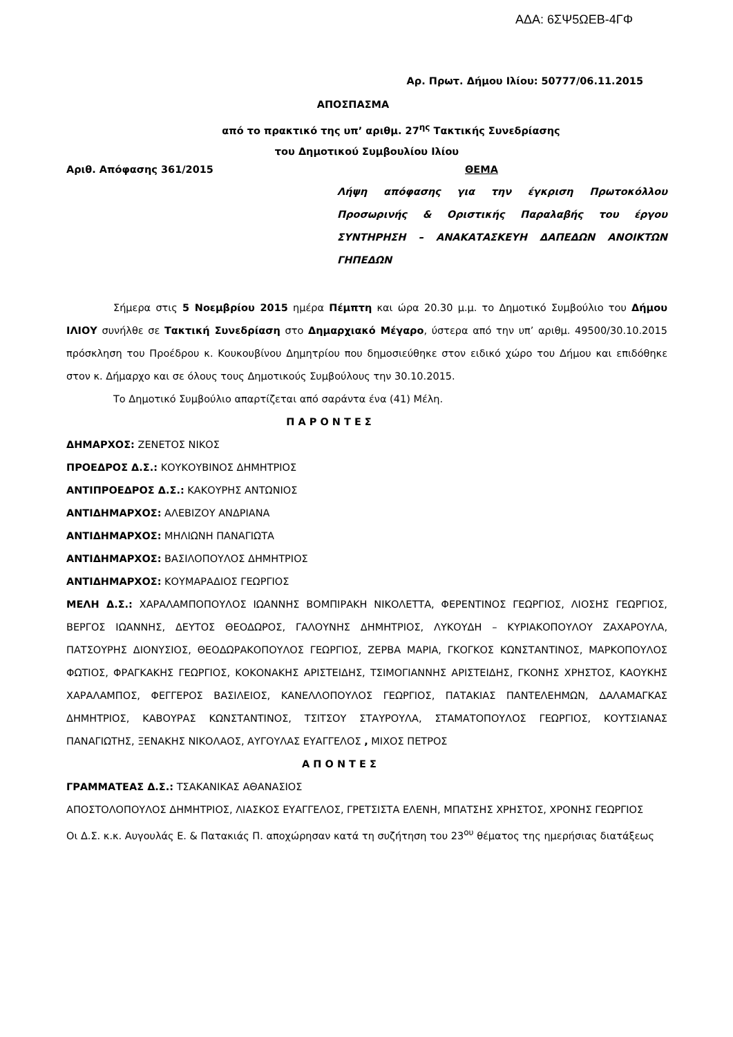ΑΔΑ: 6ΣΨ5ΩΕΒ-4ΓΦ
Αρ. Πρωτ. Δήμου Ιλίου: 50777/06.11.2015
ΑΠΟΣΠΑΣΜΑ
από το πρακτικό της υπ’ αριθμ. 27<sup>ης</sup> Τακτικής Συνεδρίασης
του Δημοτικού Συμβουλίου Ιλίου
Αριθ. Απόφασης 361/2015 ΘΕΜΑ
Λήψη απόφασης για την έγκριση Πρωτοκόλλου Προσωρινής & Οριστικής Παραλαβής του έργου ΣΥΝΤΗΡΗΣΗ – ΑΝΑΚΑΤΑΣΚΕΥΗ ΔΑΠΕΔΩΝ ΑΝΟΙΚΤΩΝ ΓΗΠΕΔΩΝ
Σήμερα στις 5 Νοεμβρίου 2015 ημέρα Πέμπτη και ώρα 20.30 μ.μ. το Δημοτικό Συμβούλιο του Δήμου ΙΛΙΟΥ συνήλθε σε Τακτική Συνεδρίαση στο Δημαρχιακό Μέγαρο, ύστερα από την υπ’ αριθμ. 49500/30.10.2015 πρόσκληση του Προέδρου κ. Κουκουβίνου Δημητρίου που δημοσιεύθηκε στον ειδικό χώρο του Δήμου και επιδόθηκε στον κ. Δήμαρχο και σε όλους τους Δημοτικούς Συμβούλους την 30.10.2015.
Το Δημοτικό Συμβούλιο απαρτίζεται από σαράντα ένα (41) Μέλη.
Π Α Ρ Ο Ν Τ Ε Σ
ΔΗΜΑΡΧΟΣ: ΖΕΝΕΤΟΣ ΝΙΚΟΣ
ΠΡΟΕΔΡΟΣ Δ.Σ.: ΚΟΥΚΟΥΒΙΝΟΣ ΔΗΜΗΤΡΙΟΣ
ΑΝΤΙΠΡΟΕΔΡΟΣ Δ.Σ.: ΚΑΚΟΥΡΗΣ ΑΝΤΩΝΙΟΣ
ΑΝΤΙΔΗΜΑΡΧΟΣ: ΑΛΕΒΙΖΟΥ ΑΝΔΡΙΑΝΑ
ΑΝΤΙΔΗΜΑΡΧΟΣ: ΜΗΛΙΩΝΗ ΠΑΝΑΓΙΩΤΑ
ΑΝΤΙΔΗΜΑΡΧΟΣ: ΒΑΣΙΛΟΠΟΥΛΟΣ ΔΗΜΗΤΡΙΟΣ
ΑΝΤΙΔΗΜΑΡΧΟΣ: ΚΟΥΜΑΡΑΔΙΟΣ ΓΕΩΡΓΙΟΣ
ΜΕΛΗ Δ.Σ.: ΧΑΡΑΛΑΜΠΟΠΟΥΛΟΣ ΙΩΑΝΝΗΣ ΒΟΜΠΙΡΑΚΗ ΝΙΚΟΛΕΤΤΑ, ΦΕΡΕΝΤΙΝΟΣ ΓΕΩΡΓΙΟΣ, ΛΙΟΣΗΣ ΓΕΩΡΓΙΟΣ, ΒΕΡΓΟΣ ΙΩΑΝΝΗΣ, ΔΕΥΤΟΣ ΘΕΟΔΩΡΟΣ, ΓΑΛΟΥΝΗΣ ΔΗΜΗΤΡΙΟΣ, ΛΥΚΟΥΔΗ – ΚΥΡΙΑΚΟΠΟΥΛΟΥ ΖΑΧΑΡΟΥΛΑ, ΠΑΤΣΟΥΡΗΣ ΔΙΟΝΥΣΙΟΣ, ΘΕΟΔΩΡΑΚΟΠΟΥΛΟΣ ΓΕΩΡΓΙΟΣ, ΖΕΡΒΑ ΜΑΡΙΑ, ΓΚΟΓΚΟΣ ΚΩΝΣΤΑΝΤΙΝΟΣ, ΜΑΡΚΟΠΟΥΛΟΣ ΦΩΤΙΟΣ, ΦΡΑΓΚΑΚΗΣ ΓΕΩΡΓΙΟΣ, ΚΟΚΟΝΑΚΗΣ ΑΡΙΣΤΕΙΔΗΣ, ΤΣΙΜΟΓΙΑΝΝΗΣ ΑΡΙΣΤΕΙΔΗΣ, ΓΚΟΝΗΣ ΧΡΗΣΤΟΣ, ΚΑΟΥΚΗΣ ΧΑΡΑΛΑΜΠΟΣ, ΦΕΓΓΕΡΟΣ ΒΑΣΙΛΕΙΟΣ, ΚΑΝΕΛΛΟΠΟΥΛΟΣ ΓΕΩΡΓΙΟΣ, ΠΑΤΑΚΙΑΣ ΠΑΝΤΕΛΕΗΜΩΝ, ΔΑΛΑΜΑΓΚΑΣ ΔΗΜΗΤΡΙΟΣ, ΚΑΒΟΥΡΑΣ ΚΩΝΣΤΑΝΤΙΝΟΣ, ΤΣΙΤΣΟΥ ΣΤΑΥΡΟΥΛΑ, ΣΤΑΜΑΤΟΠΟΥΛΟΣ ΓΕΩΡΓΙΟΣ, ΚΟΥΤΣΙΑΝΑΣ ΠΑΝΑΓΙΩΤΗΣ, ΞΕΝΑΚΗΣ ΝΙΚΟΛΑΟΣ, ΑΥΓΟΥΛΑΣ ΕΥΑΓΓΕΛΟΣ , ΜΙΧΟΣ ΠΕΤΡΟΣ
Α Π Ο Ν Τ Ε Σ
ΓΡΑΜΜΑΤΕΑΣ Δ.Σ.: ΤΣΑΚΑΝΙΚΑΣ ΑΘΑΝΑΣΙΟΣ
ΑΠΟΣΤΟΛΟΠΟΥΛΟΣ ΔΗΜΗΤΡΙΟΣ, ΛΙΑΣΚΟΣ ΕΥΑΓΓΕΛΟΣ, ΓΡΕΤΣΙΣΤΑ ΕΛΕΝΗ, ΜΠΑΤΣΗΣ ΧΡΗΣΤΟΣ, ΧΡΟΝΗΣ ΓΕΩΡΓΙΟΣ
Οι Δ.Σ. κ.κ. Αυγουλάς Ε. & Πατακιάς Π. αποχώρησαν κατά τη συζήτηση του 23<sup>ου</sup> θέματος της ημερήσιας διατάξεως